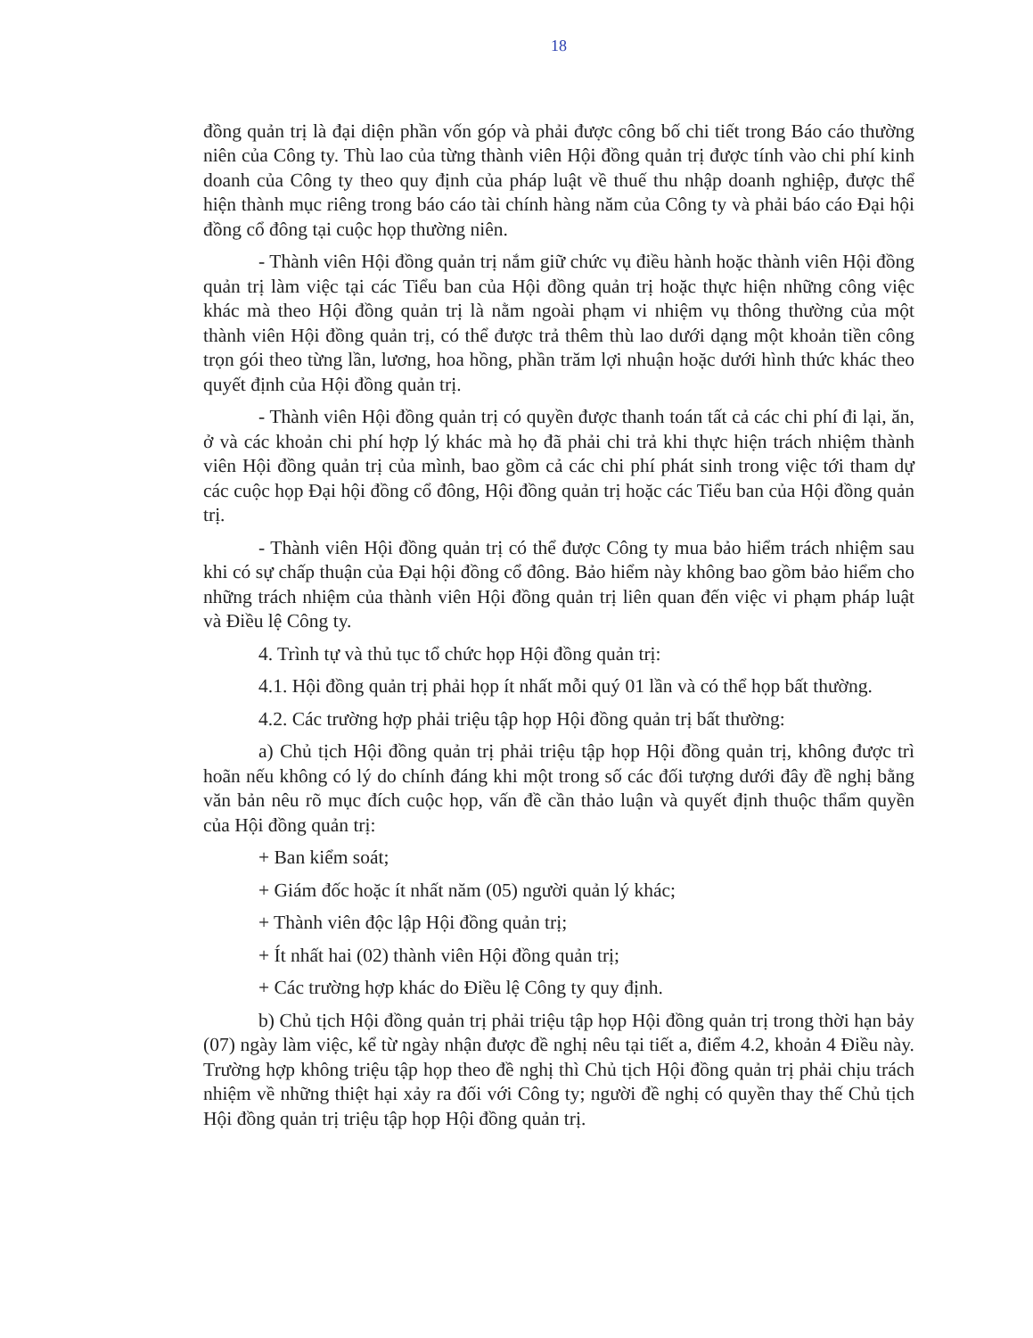18
đồng quản trị là đại diện phần vốn góp và phải được công bố chi tiết trong Báo cáo thường niên của Công ty. Thù lao của từng thành viên Hội đồng quản trị được tính vào chi phí kinh doanh của Công ty theo quy định của pháp luật về thuế thu nhập doanh nghiệp, được thể hiện thành mục riêng trong báo cáo tài chính hàng năm của Công ty và phải báo cáo Đại hội đồng cổ đông tại cuộc họp thường niên.
- Thành viên Hội đồng quản trị nắm giữ chức vụ điều hành hoặc thành viên Hội đồng quản trị làm việc tại các Tiểu ban của Hội đồng quản trị hoặc thực hiện những công việc khác mà theo Hội đồng quản trị là nằm ngoài phạm vi nhiệm vụ thông thường của một thành viên Hội đồng quản trị, có thể được trả thêm thù lao dưới dạng một khoản tiền công trọn gói theo từng lần, lương, hoa hồng, phần trăm lợi nhuận hoặc dưới hình thức khác theo quyết định của Hội đồng quản trị.
- Thành viên Hội đồng quản trị có quyền được thanh toán tất cả các chi phí đi lại, ăn, ở và các khoản chi phí hợp lý khác mà họ đã phải chi trả khi thực hiện trách nhiệm thành viên Hội đồng quản trị của mình, bao gồm cả các chi phí phát sinh trong việc tới tham dự các cuộc họp Đại hội đồng cổ đông, Hội đồng quản trị hoặc các Tiểu ban của Hội đồng quản trị.
- Thành viên Hội đồng quản trị có thể được Công ty mua bảo hiểm trách nhiệm sau khi có sự chấp thuận của Đại hội đồng cổ đông. Bảo hiểm này không bao gồm bảo hiểm cho những trách nhiệm của thành viên Hội đồng quản trị liên quan đến việc vi phạm pháp luật và Điều lệ Công ty.
4. Trình tự và thủ tục tổ chức họp Hội đồng quản trị:
4.1. Hội đồng quản trị phải họp ít nhất mỗi quý 01 lần và có thể họp bất thường.
4.2. Các trường hợp phải triệu tập họp Hội đồng quản trị bất thường:
a) Chủ tịch Hội đồng quản trị phải triệu tập họp Hội đồng quản trị, không được trì hoãn nếu không có lý do chính đáng khi một trong số các đối tượng dưới đây đề nghị bằng văn bản nêu rõ mục đích cuộc họp, vấn đề cần thảo luận và quyết định thuộc thẩm quyền của Hội đồng quản trị:
+ Ban kiểm soát;
+ Giám đốc hoặc ít nhất năm (05) người quản lý khác;
+ Thành viên độc lập Hội đồng quản trị;
+ Ít nhất hai (02) thành viên Hội đồng quản trị;
+ Các trường hợp khác do Điều lệ Công ty quy định.
b) Chủ tịch Hội đồng quản trị phải triệu tập họp Hội đồng quản trị trong thời hạn bảy (07) ngày làm việc, kể từ ngày nhận được đề nghị nêu tại tiết a, điểm 4.2, khoản 4 Điều này. Trường hợp không triệu tập họp theo đề nghị thì Chủ tịch Hội đồng quản trị phải chịu trách nhiệm về những thiệt hại xảy ra đối với Công ty; người đề nghị có quyền thay thế Chủ tịch Hội đồng quản trị triệu tập họp Hội đồng quản trị.